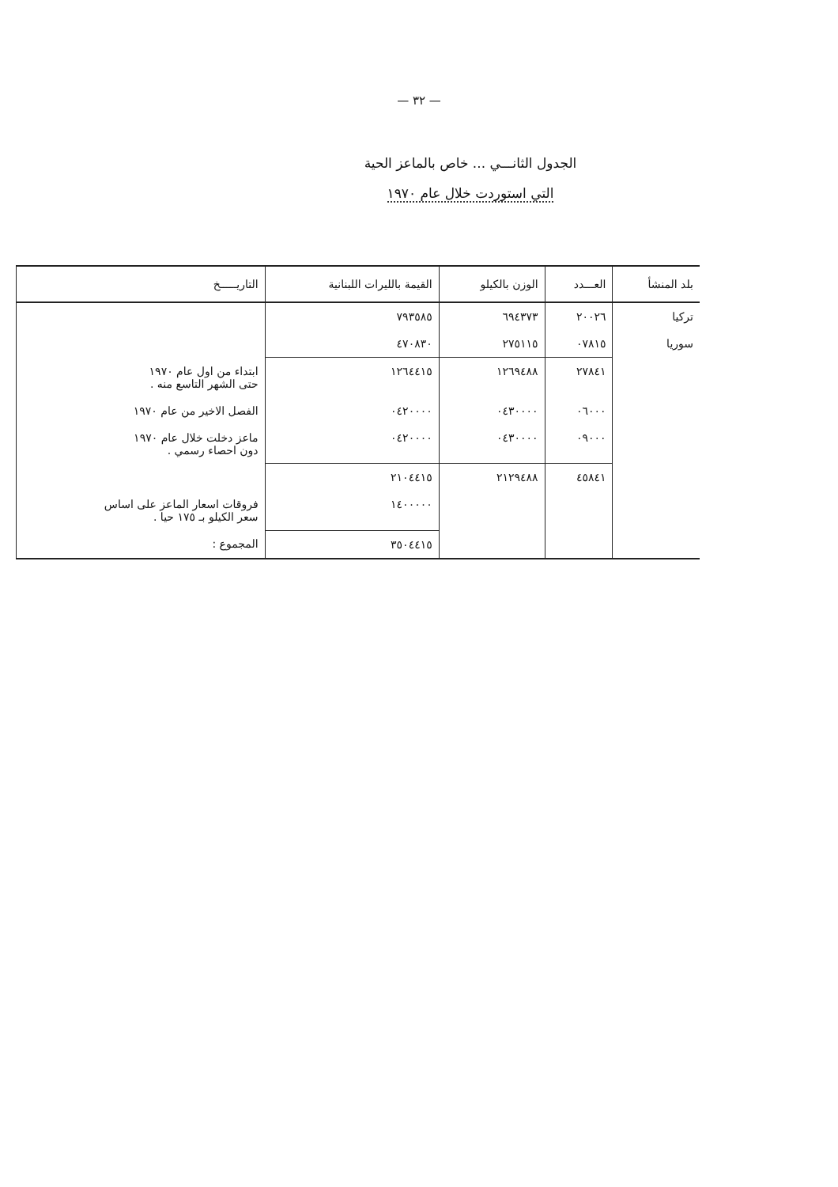— ٣٢ —
الجدول الثانـــي ... خاص بالماعز الحية
التي استوردت خلال عام ١٩٧٠
| بلد المنشأ | العـــدد | الوزن بالكيلو | القيمة بالليرات اللبنانية | التاريـــــخ |
| --- | --- | --- | --- | --- |
| تركيا | ٢٠٠٢٦ | ٦٩٤٣٧٣ | ٧٩٣٥٨٥ | |
| سوريا | ٠٧٨١٥ | ٢٧٥١١٥ | ٤٧٠٨٣٠ | |
| | ٢٧٨٤١ | ١٢٦٩٤٨٨ | ١٢٦٤٤١٥ | ابتداء من اول عام ١٩٧٠ حتى الشهر التاسع منه . |
| | ٠٦٠٠٠ | ٠٤٣٠٠٠٠ | ٠٤٢٠٠٠٠ | الفصل الاخير من عام ١٩٧٠ |
| | ٠٩٠٠٠ | ٠٤٣٠٠٠٠ | ٠٤٢٠٠٠٠ | ماعز دخلت خلال عام ١٩٧٠ دون احصاء رسمي . |
| | ٤٥٨٤١ | ٢١٢٩٤٨٨ | ٢١٠٤٤١٥ | |
| | | | ١٤٠٠٠٠٠ | فروقات اسعار الماعز على اساس سعر الكيلو بـ ١٧٥ حيا . |
| | | | ٣٥٠٤٤١٥ | المجموع : |